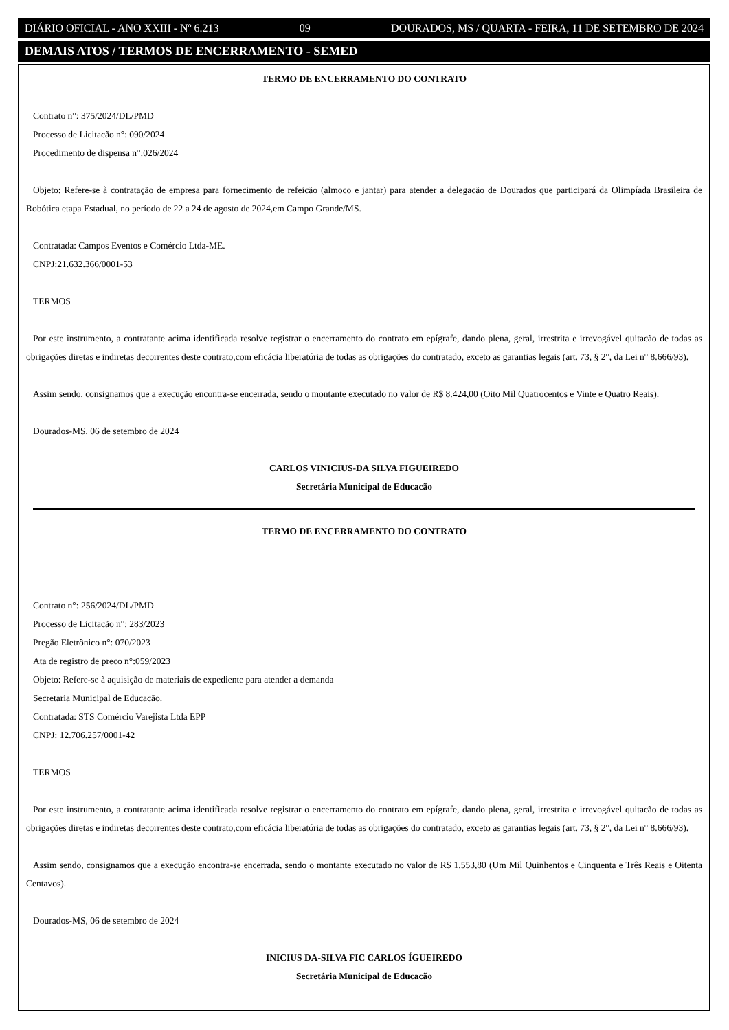DIÁRIO OFICIAL - ANO XXIII - Nº 6.213 09 DOURADOS, MS / QUARTA - FEIRA, 11 DE SETEMBRO DE 2024
DEMAIS ATOS / TERMOS DE ENCERRAMENTO - SEMED
TERMO DE ENCERRAMENTO DO CONTRATO
Contrato n°: 375/2024/DL/PMD
Processo de Licitacão n°: 090/2024
Procedimento de dispensa n°:026/2024
Objeto: Refere-se à contratação de empresa para fornecimento de refeicão (almoco e jantar) para atender a delegacão de Dourados que participará da Olimpíada Brasileira de Robótica etapa Estadual, no período de 22 a 24 de agosto de 2024,em Campo Grande/MS.
Contratada: Campos Eventos e Comércio Ltda-ME.
CNPJ:21.632.366/0001-53
TERMOS
Por este instrumento, a contratante acima identificada resolve registrar o encerramento do contrato em epígrafe, dando plena, geral, irrestrita e irrevogável quitacão de todas as obrigações diretas e indiretas decorrentes deste contrato,com eficácia liberatória de todas as obrigações do contratado, exceto as garantias legais (art. 73, § 2°, da Lei n° 8.666/93).
Assim sendo, consignamos que a execução encontra-se encerrada, sendo o montante executado no valor de R$ 8.424,00 (Oito Mil Quatrocentos e Vinte e Quatro Reais).
Dourados-MS, 06 de setembro de 2024
CARLOS VINICIUS-DA SILVA FIGUEIREDO
Secretária Municipal de Educacão
TERMO DE ENCERRAMENTO DO CONTRATO
Contrato n°: 256/2024/DL/PMD
Processo de Licitacão n°: 283/2023
Pregão Eletrônico n°: 070/2023
Ata de registro de preco n°:059/2023
Objeto: Refere-se à aquisição de materiais de expediente para atender a demanda
Secretaria Municipal de Educacão.
Contratada: STS Comércio Varejista Ltda EPP
CNPJ: 12.706.257/0001-42
TERMOS
Por este instrumento, a contratante acima identificada resolve registrar o encerramento do contrato em epígrafe, dando plena, geral, irrestrita e irrevogável quitacão de todas as obrigações diretas e indiretas decorrentes deste contrato,com eficácia liberatória de todas as obrigações do contratado, exceto as garantias legais (art. 73, § 2°, da Lei n° 8.666/93).
Assim sendo, consignamos que a execução encontra-se encerrada, sendo o montante executado no valor de R$ 1.553,80 (Um Mil Quinhentos e Cinquenta e Três Reais e Oitenta Centavos).
Dourados-MS, 06 de setembro de 2024
INICIUS DA-SILVA FIC CARLOS ÍGUEIREDO
Secretária Municipal de Educacão